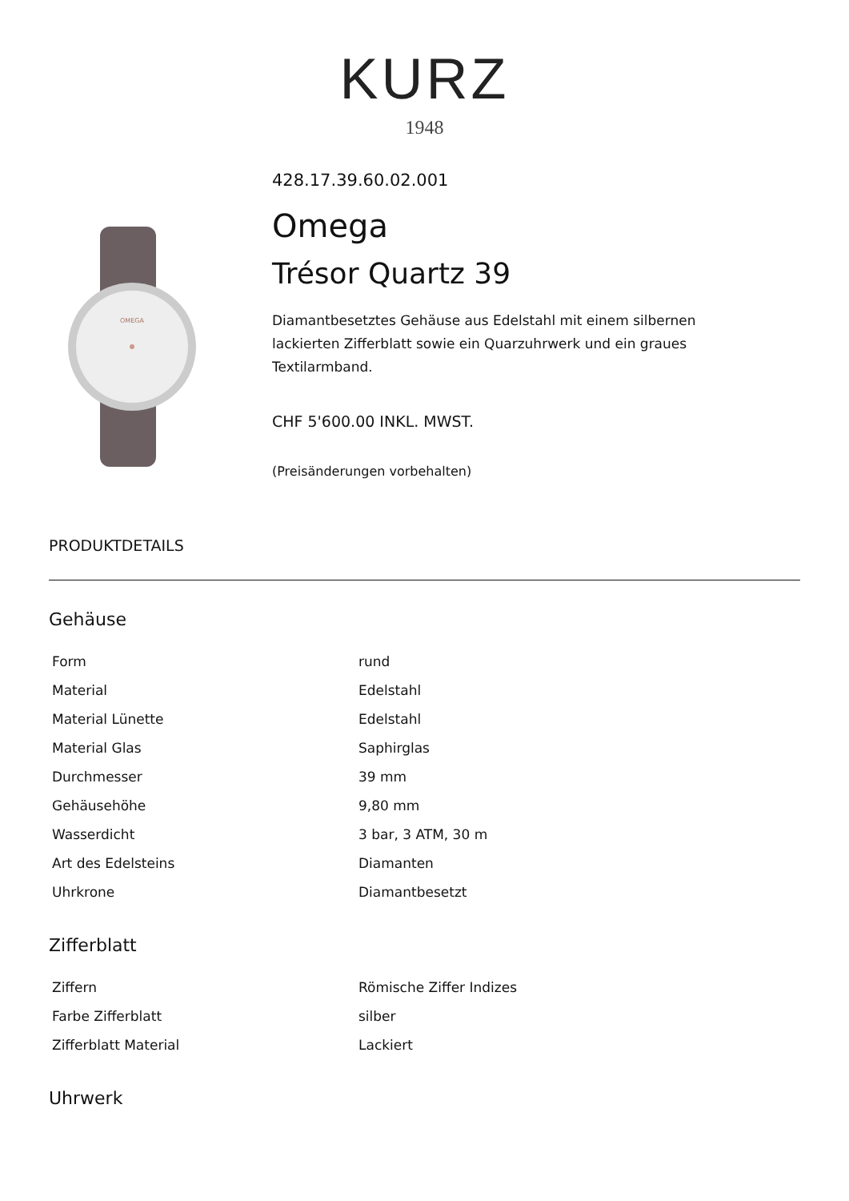KURZ
1948
OMEGA
428.17.39.60.02.001
Omega
Trésor Quartz 39
Diamantbesetztes Gehäuse aus Edelstahl mit einem silbernen lackierten Zifferblatt sowie ein Quarzuhrwerk und ein graues Textilarmband.
CHF 5'600.00 INKL. MWST.
(Preisänderungen vorbehalten)
PRODUKTDETAILS
Gehäuse
| Form | rund |
| Material | Edelstahl |
| Material Lünette | Edelstahl |
| Material Glas | Saphirglas |
| Durchmesser | 39 mm |
| Gehäusehöhe | 9,80 mm |
| Wasserdicht | 3 bar, 3 ATM, 30 m |
| Art des Edelsteins | Diamanten |
| Uhrkrone | Diamantbesetzt |
Zifferblatt
| Ziffern | Römische Ziffer Indizes |
| Farbe Zifferblatt | silber |
| Zifferblatt Material | Lackiert |
Uhrwerk